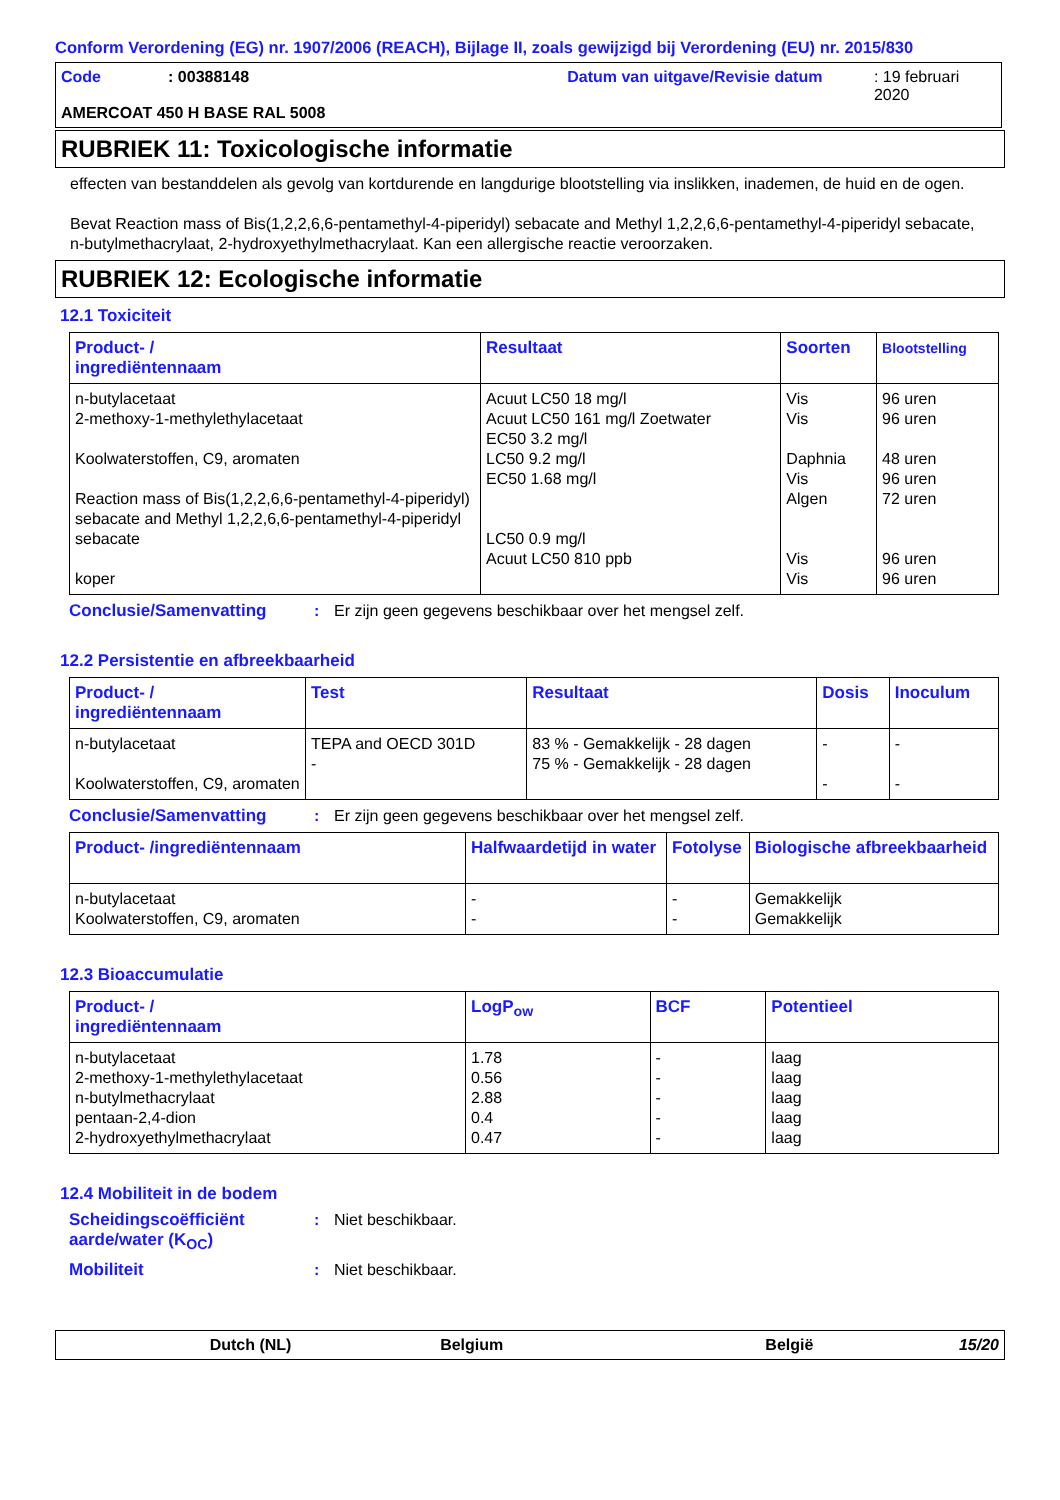Conform Verordening (EG) nr. 1907/2006 (REACH), Bijlage II, zoals gewijzigd bij Verordening (EU) nr. 2015/830
Code: 00388148 Datum van uitgave/Revisie datum: 19 februari 2020
AMERCOAT 450 H BASE RAL 5008
RUBRIEK 11: Toxicologische informatie
effecten van bestanddelen als gevolg van kortdurende en langdurige blootstelling via inslikken, inademen, de huid en de ogen.
Bevat Reaction mass of Bis(1,2,2,6,6-pentamethyl-4-piperidyl) sebacate and Methyl 1,2,2,6,6-pentamethyl-4-piperidyl sebacate, n-butylmethacrylaat, 2-hydroxyethylmethacrylaat. Kan een allergische reactie veroorzaken.
RUBRIEK 12: Ecologische informatie
12.1 Toxiciteit
| Product- / ingrediëntennaam | Resultaat | Soorten | Blootstelling |
| --- | --- | --- | --- |
| n-butylacetaat 2-methoxy-1-methylethylacetaat Koolwaterstoffen, C9, aromaten Reaction mass of Bis(1,2,2,6,6-pentamethyl-4-piperidyl) sebacate and Methyl 1,2,2,6,6-pentamethyl-4-piperidyl sebacate koper | Acuut LC50 18 mg/l Acuut LC50 161 mg/l Zoetwater EC50 3.2 mg/l LC50 9.2 mg/l EC50 1.68 mg/l LC50 0.9 mg/l Acuut LC50 810 ppb | Vis Vis Daphnia Vis Algen Vis Vis | 96 uren 96 uren 48 uren 96 uren 72 uren 96 uren 96 uren |
Conclusie/Samenvatting: Er zijn geen gegevens beschikbaar over het mengsel zelf.
12.2 Persistentie en afbreekbaarheid
| Product- / ingrediëntennaam | Test | Resultaat | Dosis | Inoculum |
| --- | --- | --- | --- | --- |
| n-butylacetaat Koolwaterstoffen, C9, aromaten | TEPA and OECD 301D - | 83 % - Gemakkelijk - 28 dagen 75 % - Gemakkelijk - 28 dagen | - - | - - |
Conclusie/Samenvatting: Er zijn geen gegevens beschikbaar over het mengsel zelf.
| Product- /ingrediëntennaam | Halfwaardetijd in water | Fotolyse | Biologische afbreekbaarheid |
| --- | --- | --- | --- |
| n-butylacetaat Koolwaterstoffen, C9, aromaten | - - | - - | Gemakkelijk Gemakkelijk |
12.3 Bioaccumulatie
| Product- / ingrediëntennaam | LogP<sub>ow</sub> | BCF | Potentieel |
| --- | --- | --- | --- |
| n-butylacetaat 2-methoxy-1-methylethylacetaat n-butylmethacrylaat pentaan-2,4-dion 2-hydroxyethylmethacrylaat | 1.78 0.56 2.88 0.4 0.47 | - - - - - | laag laag laag laag laag |
12.4 Mobiliteit in de bodem
Scheidingscoëfficiënt aarde/water (K<sub>OC</sub>): Niet beschikbaar.
Mobiliteit: Niet beschikbaar.
Dutch (NL) Belgium België 15/20